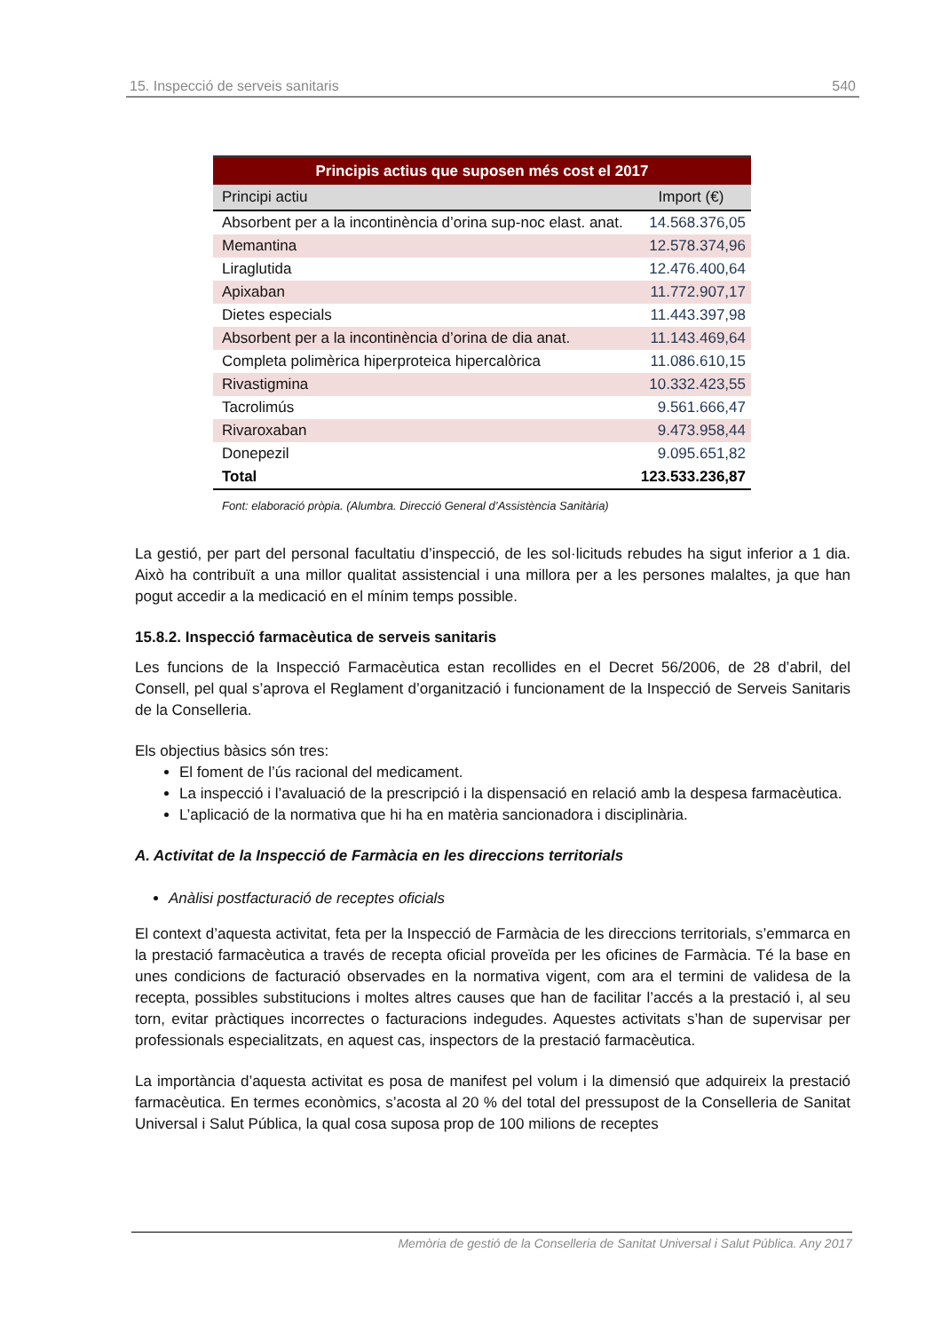15. Inspecció de serveis sanitaris 540
| Principis actius que suposen més cost el 2017 | |
| --- | --- |
| Principi actiu | Import (€) |
| Absorbent per a la incontinència d’orina sup-noc elast. anat. | 14.568.376,05 |
| Memantina | 12.578.374,96 |
| Liraglutida | 12.476.400,64 |
| Apixaban | 11.772.907,17 |
| Dietes especials | 11.443.397,98 |
| Absorbent per a la incontinència d’orina de dia anat. | 11.143.469,64 |
| Completa polimèrica hiperproteica hipercalòrica | 11.086.610,15 |
| Rivastigmina | 10.332.423,55 |
| Tacrolimús | 9.561.666,47 |
| Rivaroxaban | 9.473.958,44 |
| Donepezil | 9.095.651,82 |
| Total | 123.533.236,87 |
Font: elaboració pròpia. (Alumbra. Direcció General d’Assistència Sanitària)
La gestió, per part del personal facultatiu d’inspecció, de les sol·licituds rebudes ha sigut inferior a 1 dia. Això ha contribuït a una millor qualitat assistencial i una millora per a les persones malaltes, ja que han pogut accedir a la medicació en el mínim temps possible.
15.8.2. Inspecció farmacèutica de serveis sanitaris
Les funcions de la Inspecció Farmacèutica estan recollides en el Decret 56/2006, de 28 d’abril, del Consell, pel qual s’aprova el Reglament d’organització i funcionament de la Inspecció de Serveis Sanitaris de la Conselleria.
Els objectius bàsics són tres:
El foment de l’ús racional del medicament.
La inspecció i l’avaluació de la prescripció i la dispensació en relació amb la despesa farmacèutica.
L’aplicació de la normativa que hi ha en matèria sancionadora i disciplinària.
A. Activitat de la Inspecció de Farmàcia en les direccions territorials
Anàlisi postfacturació de receptes oficials
El context d’aquesta activitat, feta per la Inspecció de Farmàcia de les direccions territorials, s’emmarca en la prestació farmacèutica a través de recepta oficial proveïda per les oficines de Farmàcia. Té la base en unes condicions de facturació observades en la normativa vigent, com ara el termini de validesa de la recepta, possibles substitucions i moltes altres causes que han de facilitar l’accés a la prestació i, al seu torn, evitar pràctiques incorrectes o facturacions indegudes. Aquestes activitats s’han de supervisar per professionals especialitzats, en aquest cas, inspectors de la prestació farmacèutica.
La importància d’aquesta activitat es posa de manifest pel volum i la dimensió que adquireix la prestació farmacèutica. En termes econòmics, s’acosta al 20 % del total del pressupost de la Conselleria de Sanitat Universal i Salut Pública, la qual cosa suposa prop de 100 milions de receptes
Memòria de gestió de la Conselleria de Sanitat Universal i Salut Pública. Any 2017